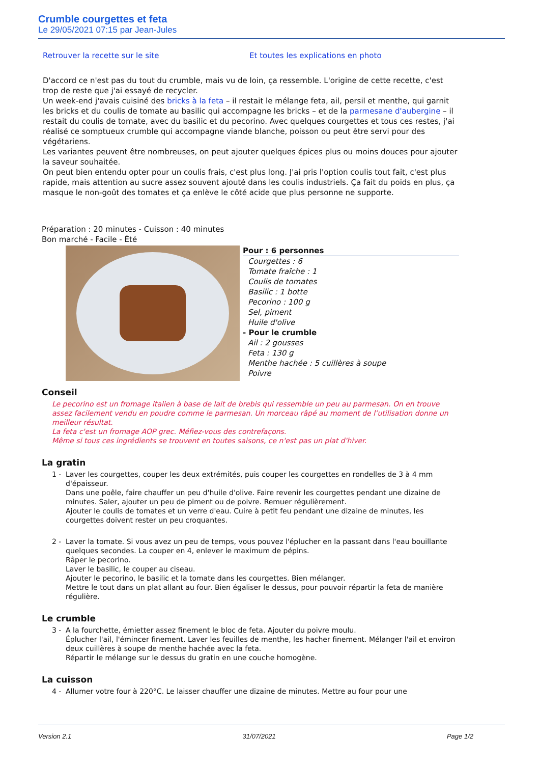Crumble courgettes et feta
Le 29/05/2021 07:15 par Jean-Jules
Retrouver la recette sur le site Et toutes les explications en photo
D'accord ce n'est pas du tout du crumble, mais vu de loin, ça ressemble. L'origine de cette recette, c'est trop de reste que j'ai essayé de recycler.
Un week-end j'avais cuisiné des bricks à la feta – il restait le mélange feta, ail, persil et menthe, qui garnit les bricks et du coulis de tomate au basilic qui accompagne les bricks – et de la parmesane d'aubergine – il restait du coulis de tomate, avec du basilic et du pecorino. Avec quelques courgettes et tous ces restes, j'ai réalisé ce somptueux crumble qui accompagne viande blanche, poisson ou peut être servi pour des végétariens.
Les variantes peuvent être nombreuses, on peut ajouter quelques épices plus ou moins douces pour ajouter la saveur souhaitée.
On peut bien entendu opter pour un coulis frais, c'est plus long. J'ai pris l'option coulis tout fait, c'est plus rapide, mais attention au sucre assez souvent ajouté dans les coulis industriels. Ça fait du poids en plus, ça masque le non-goût des tomates et ça enlève le côté acide que plus personne ne supporte.
Préparation : 20 minutes - Cuisson : 40 minutes
Bon marché - Facile - Été
Pour : 6 personnes
Courgettes : 6
Tomate fraîche : 1
Coulis de tomates
Basilic : 1 botte
Pecorino : 100 g
Sel, piment
Huile d'olive
- Pour le crumble
Ail : 2 gousses
Feta : 130 g
Menthe hachée : 5 cuillères à soupe
Poivre
Conseil
Le pecorino est un fromage italien à base de lait de brebis qui ressemble un peu au parmesan. On en trouve assez facilement vendu en poudre comme le parmesan. Un morceau râpé au moment de l’utilisation donne un meilleur résultat.
La feta c'est un fromage AOP grec. Méfiez-vous des contrefaçons.
Même si tous ces ingrédients se trouvent en toutes saisons, ce n'est pas un plat d'hiver.
La gratin
1 - Laver les courgettes, couper les deux extrémités, puis couper les courgettes en rondelles de 3 à 4 mm d'épaisseur.
Dans une poêle, faire chauffer un peu d'huile d'olive. Faire revenir les courgettes pendant une dizaine de minutes. Saler, ajouter un peu de piment ou de poivre. Remuer régulièrement.
Ajouter le coulis de tomates et un verre d'eau. Cuire à petit feu pendant une dizaine de minutes, les courgettes doivent rester un peu croquantes.
2 - Laver la tomate. Si vous avez un peu de temps, vous pouvez l'éplucher en la passant dans l'eau bouillante quelques secondes. La couper en 4, enlever le maximum de pépins.
Râper le pecorino.
Laver le basilic, le couper au ciseau.
Ajouter le pecorino, le basilic et la tomate dans les courgettes. Bien mélanger.
Mettre le tout dans un plat allant au four. Bien égaliser le dessus, pour pouvoir répartir la feta de manière régulière.
Le crumble
3 - A la fourchette, émietter assez finement le bloc de feta. Ajouter du poivre moulu.
Éplucher l'ail, l'émincer finement. Laver les feuilles de menthe, les hacher finement. Mélanger l'ail et environ deux cuillères à soupe de menthe hachée avec la feta.
Répartir le mélange sur le dessus du gratin en une couche homogène.
La cuisson
4 - Allumer votre four à 220°C. Le laisser chauffer une dizaine de minutes. Mettre au four pour une
Version 2.1 31/07/2021 Page 1/2